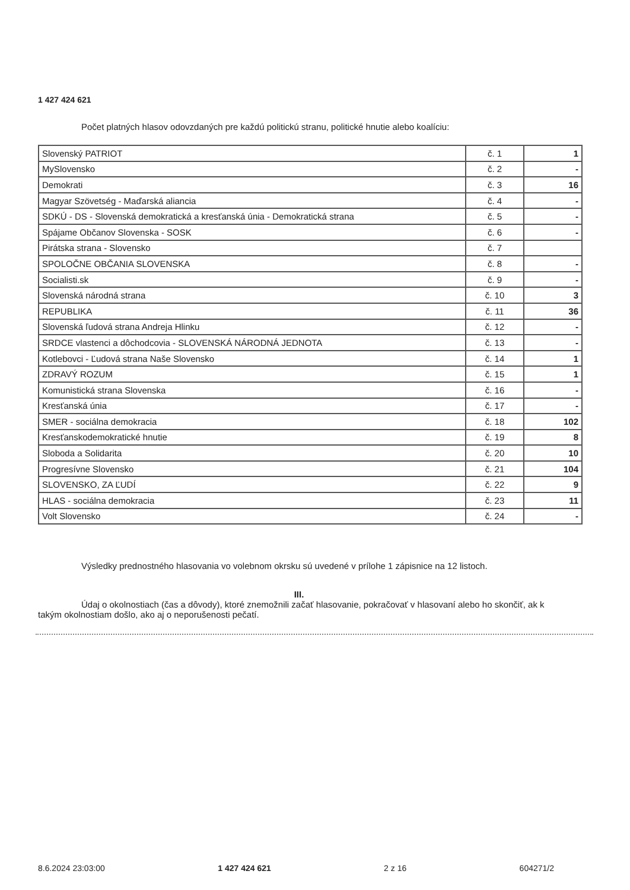1 427 424 621
Počet platných hlasov odovzdaných pre každú politickú stranu, politické hnutie alebo koalíciu:
| Slovenský PATRIOT | č. 1 | 1 |
| MySlovensko | č. 2 | - |
| Demokrati | č. 3 | 16 |
| Magyar Szövetség - Maďarská aliancia | č. 4 | - |
| SDKÚ - DS - Slovenská demokratická a kresťanská únia - Demokratická strana | č. 5 | - |
| Spájame Občanov Slovenska - SOSK | č. 6 | - |
| Pirátska strana - Slovensko | č. 7 | |
| SPOLOČNE OBČANIA SLOVENSKA | č. 8 | - |
| Socialisti.sk | č. 9 | - |
| Slovenská národná strana | č. 10 | 3 |
| REPUBLIKA | č. 11 | 36 |
| Slovenská ľudová strana Andreja Hlinku | č. 12 | - |
| SRDCE vlastenci a dôchodcovia - SLOVENSKÁ NÁRODNÁ JEDNOTA | č. 13 | - |
| Kotlebovci - Ľudová strana Naše Slovensko | č. 14 | 1 |
| ZDRAVÝ ROZUM | č. 15 | 1 |
| Komunistická strana Slovenska | č. 16 | - |
| Kresťanská únia | č. 17 | - |
| SMER - sociálna demokracia | č. 18 | 102 |
| Kresťanskodemokratické hnutie | č. 19 | 8 |
| Sloboda a Solidarita | č. 20 | 10 |
| Progresívne Slovensko | č. 21 | 104 |
| SLOVENSKO, ZA ĽUDÍ | č. 22 | 9 |
| HLAS - sociálna demokracia | č. 23 | 11 |
| Volt Slovensko | č. 24 | - |
Výsledky prednostného hlasovania vo volebnom okrsku sú uvedené v prílohe 1 zápisnice na 12 listoch.
III.
Údaj o okolnostiach (čas a dôvody), ktoré znemožnili začať hlasovanie, pokračovať v hlasovaní alebo ho skončiť, ak k takým okolnostiam došlo, ako aj o neporušenosti pečatí.
8.6.2024 23:03:00 1 427 424 621 2 z 16 604271/2